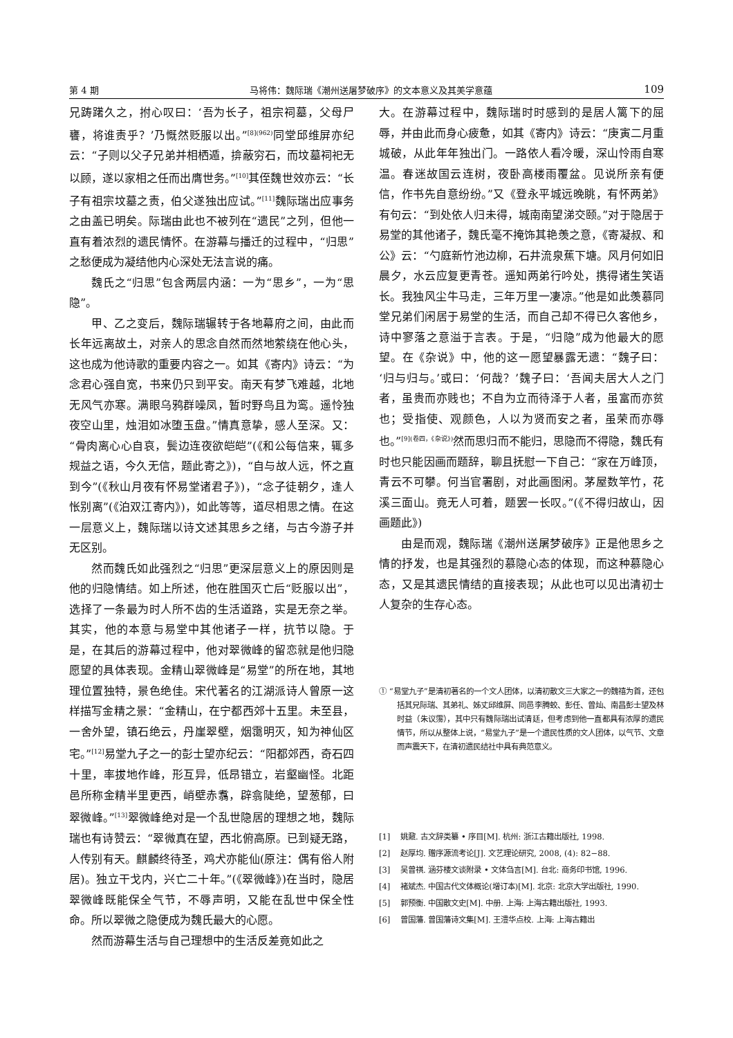第 4 期 马将伟：魏际瑞《潮州送屠梦破序》的文本意义及其美学意蕴 109
兄踌躇久之，拊心叹曰：‘吾为长子，祖宗祠墓，父母尸饔，将谁责乎？’乃慨然贬服以出。”<sup>[8](962)</sup>同堂邱维屏亦纪云：“子则以父子兄弟并相栖遁，揜蔽穷石，而坟墓祠祀无以顾，遂以家相之任而出膺世务。”<sup>[10]</sup>其侄魏世效亦云：“长子有祖宗坟墓之责，伯父遂独出应试。”<sup>[11]</sup>魏际瑞出应事务之由盖已明矣。际瑞由此也不被列在“遗民”之列，但他一直有着浓烈的遗民情怀。在游幕与播迁的过程中，“归思”之愁便成为凝结他内心深处无法言说的痛。
魏氏之“归思”包含两层内涵：一为“思乡”，一为“思隐”。
甲、乙之变后，魏际瑞辗转于各地幕府之间，由此而长年远离故土，对亲人的思念自然而然地萦绕在他心头，这也成为他诗歌的重要内容之一。如其《寄内》诗云：“为念君心强自宽，书来仍只到平安。南天有梦飞难越，北地无风气亦寒。满眼乌鸦群噪凤，暂时野鸟且为鸾。遥怜独夜空山里，烛泪如冰堕玉盘。”情真意挚，感人至深。又：“骨肉离心心自哀，鬓边连夜欲皑皑”(《和公每信来，辄多规益之语，今久无信，题此寄之》)，“自与故人远，怀之直到今”(《秋山月夜有怀易堂诸君子》)，“念子徒朝夕，逢人怅别离”(《泊双江寄内》)，如此等等，道尽相思之情。在这一层意义上，魏际瑞以诗文述其思乡之绪，与古今游子并无区别。
然而魏氏如此强烈之“归思”更深层意义上的原因则是他的归隐情结。如上所述，他在胜国灭亡后“贬服以出”，选择了一条最为时人所不齿的生活道路，实是无奈之举。其实，他的本意与易堂中其他诸子一样，抗节以隐。于是，在其后的游幕过程中，他对翠微峰的留恋就是他归隐愿望的具体表现。金精山翠微峰是“易堂”的所在地，其地理位置独特，景色绝佳。宋代著名的江湖派诗人曾原一这样描写金精之景：“金精山，在宁都西郊十五里。未至县，一舍外望，镇石绝云，丹崖翠壁，烟霭明灭，知为神仙区宅。”<sup>[12]</sup>易堂九子之一的彭士望亦纪云：“阳都郊西，奇石四十里，率拔地作峰，形互异，低昂错立，岩壑幽怪。北距邑所称金精半里更西，峭壁赤翥，辟翕陡绝，望葱郁，曰翠微峰。”<sup>[13]</sup>翠微峰绝对是一个乱世隐居的理想之地，魏际瑞也有诗赞云：“翠微真在望，西北俯高原。已到疑无路，人传别有天。麒麟终待圣，鸡犬亦能仙(原注：偶有俗人附居)。独立干戈内，兴亡二十年。”(《翠微峰》)在当时，隐居翠微峰既能保全气节，不辱声明，又能在乱世中保全性命。所以翠微之隐便成为魏氏最大的心愿。
然而游幕生活与自己理想中的生活反差竟如此之
大。在游幕过程中，魏际瑞时时感到的是居人篱下的屈辱，并由此而身心疲惫，如其《寄内》诗云：“庚寅二月重城破，从此年年独出门。一路依人看冷暖，深山怜雨自寒温。春迷故国云连树，夜卧高楼雨覆盆。见说所亲有便信，作书先自意纷纷。”又《登永平城远晚眺，有怀两弟》有句云：“到处依人归未得，城南南望涕交颐。”对于隐居于易堂的其他诸子，魏氏毫不掩饰其艳羡之意，《寄凝叔、和公》云：“勺庭新竹池边柳，石井流泉蕉下塘。风月何如旧晨夕，水云应复更青苍。遥知两弟行吟处，携得诸生笑语长。我独风尘牛马走，三年万里一凄凉。”他是如此羡慕同堂兄弟们闲居于易堂的生活，而自己却不得已久客他乡，诗中寥落之意溢于言表。于是，“归隐”成为他最大的愿望。在《杂说》中，他的这一愿望暴露无遗：“魏子曰：‘归与归与。’或曰：‘何哉？’魏子曰：‘吾闻夫居大人之门者，虽贵而亦贱也；不自为立而待泽于人者，虽富而亦贫也；受指使、观颜色，人以为贤而安之者，虽荣而亦辱也。”<sup>[9](卷四，《杂说》)</sup>然而思归而不能归，思隐而不得隐，魏氏有时也只能因画而题辞，聊且抚慰一下自己：“家在万峰顶，青云不可攀。何当官署剧，对此画图闲。茅屋数竿竹，花溪三面山。竟无人可着，题罢一长叹。”(《不得归故山，因画题此》)
由是而观，魏际瑞《潮州送屠梦破序》正是他思乡之情的抒发，也是其强烈的慕隐心态的体现，而这种慕隐心态，又是其遗民情结的直接表现；从此也可以见出清初士人复杂的生存心态。
① “易堂九子”是清初著名的一个文人团体，以清初散文三大家之一的魏禧为首，还包括其兄际瑞、其弟礼、姊丈邱维屏、同邑李腾蛟、彭任、曾灿、南昌彭士望及林时益（朱议霶），其中只有魏际瑞出试清廷，但考虑到他一直都具有浓厚的遗民情节，所以从整体上说，“易堂九子”是一个遗民性质的文人团体，以气节、文章而声震天下，在清初遗民结社中具有典范意义。
[1] 　姚鼐. 古文辞类纂 • 序目[M]. 杭州: 浙江古籍出版社, 1998.
[2] 　赵厚均. 赠序源流考论[J]. 文艺理论研究, 2008, (4): 82−88.
[3] 　吴曾祺. 涵芬楼文谈附录 • 文体刍言[M]. 台北: 商务印书馆, 1996.
[4] 　褚斌杰. 中国古代文体概论(增订本)[M]. 北京: 北京大学出版社, 1990.
[5] 　郭预衡. 中国散文史[M]. 中册. 上海: 上海古籍出版社, 1993.
[6] 　曾国藩. 曾国藩诗文集[M]. 王澧华点校. 上海: 上海古籍出